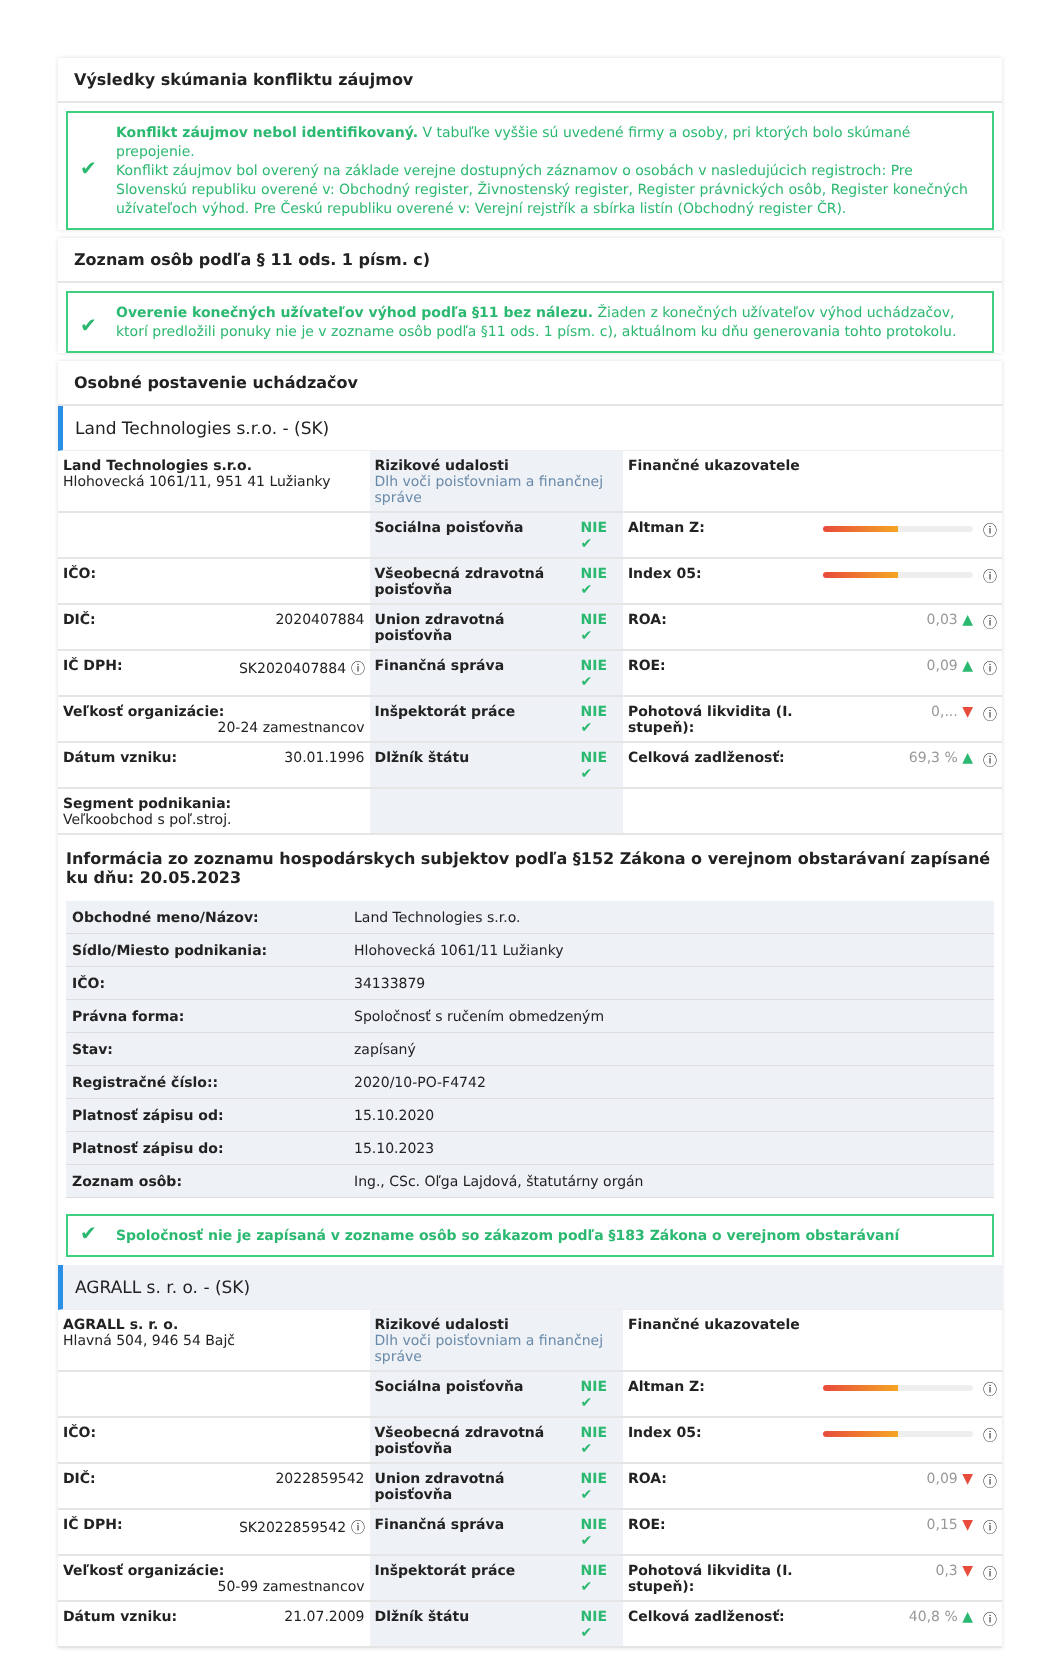Výsledky skúmania konfliktu záujmov
✔ Konflikt záujmov nebol identifikovaný. V tabuľke vyššie sú uvedené firmy a osoby, pri ktorých bolo skúmané prepojenie.
Konflikt záujmov bol overený na základe verejne dostupných záznamov o osobách v nasledujúcich registroch: Pre Slovenskú republiku overené v: Obchodný register, Živnostenský register, Register právnických osôb, Register konečných užívateľoch výhod. Pre Českú republiku overené v: Verejní rejstřík a sbírka listín (Obchodný register ČR).
Zoznam osôb podľa § 11 ods. 1 písm. c)
✔ Overenie konečných užívateľov výhod podľa §11 bez nálezu. Žiaden z konečných užívateľov výhod uchádzačov, ktorí predložili ponuky nie je v zozname osôb podľa §11 ods. 1 písm. c), aktuálnom ku dňu generovania tohto protokolu.
Osobné postavenie uchádzačov
Land Technologies s.r.o. - (SK)
| Land Technologies s.r.o. Hlohovecká 1061/11, 951 41 Lužianky | Rizikové udalosti Dlh voči poisťovniam a finančnej správe | | Finančné ukazovatele | | |
| | Sociálna poisťovňa | NIE ✔ | Altman Z: | | ⓘ |
| IČO: | Všeobecná zdravotná poisťovňa | NIE ✔ | Index 05: | | ⓘ |
| DIČ: 2020407884 | Union zdravotná poisťovňa | NIE ✔ | ROA: | 0,03 ▲ | ⓘ |
| IČ DPH: SK2020407884 ⓘ | Finančná správa | NIE ✔ | ROE: | 0,09 ▲ | ⓘ |
| Veľkosť organizácie: 20-24 zamestnancov | Inšpektorát práce | NIE ✔ | Pohotová likvidita (I. stupeň): | 0,... ▼ | ⓘ |
| Dátum vzniku: 30.01.1996 | Dlžník štátu | NIE ✔ | Celková zadlženosť: | 69,3 % ▲ | ⓘ |
| Segment podnikania: Veľkoobchod s poľ.stroj. | | | | | |
Informácia zo zoznamu hospodárskych subjektov podľa §152 Zákona o verejnom obstarávaní zapísané ku dňu: 20.05.2023
| Obchodné meno/Názov: | Land Technologies s.r.o. |
| Sídlo/Miesto podnikania: | Hlohovecká 1061/11 Lužianky |
| IČO: | 34133879 |
| Právna forma: | Spoločnosť s ručením obmedzeným |
| Stav: | zapísaný |
| Registračné číslo:: | 2020/10-PO-F4742 |
| Platnosť zápisu od: | 15.10.2020 |
| Platnosť zápisu do: | 15.10.2023 |
| Zoznam osôb: | Ing., CSc. Oľga Lajdová, štatutárny orgán |
✔ Spoločnosť nie je zapísaná v zozname osôb so zákazom podľa §183 Zákona o verejnom obstarávaní
AGRALL s. r. o. - (SK)
| AGRALL s. r. o. Hlavná 504, 946 54 Bajč | Rizikové udalosti Dlh voči poisťovniam a finančnej správe | | Finančné ukazovatele | | |
| | Sociálna poisťovňa | NIE ✔ | Altman Z: | | ⓘ |
| IČO: | Všeobecná zdravotná poisťovňa | NIE ✔ | Index 05: | | ⓘ |
| DIČ: 2022859542 | Union zdravotná poisťovňa | NIE ✔ | ROA: | 0,09 ▼ | ⓘ |
| IČ DPH: SK2022859542 ⓘ | Finančná správa | NIE ✔ | ROE: | 0,15 ▼ | ⓘ |
| Veľkosť organizácie: 50-99 zamestnancov | Inšpektorát práce | NIE ✔ | Pohotová likvidita (I. stupeň): | 0,3 ▼ | ⓘ |
| Dátum vzniku: 21.07.2009 | Dlžník štátu | NIE ✔ | Celková zadlženosť: | 40,8 % ▲ | ⓘ |